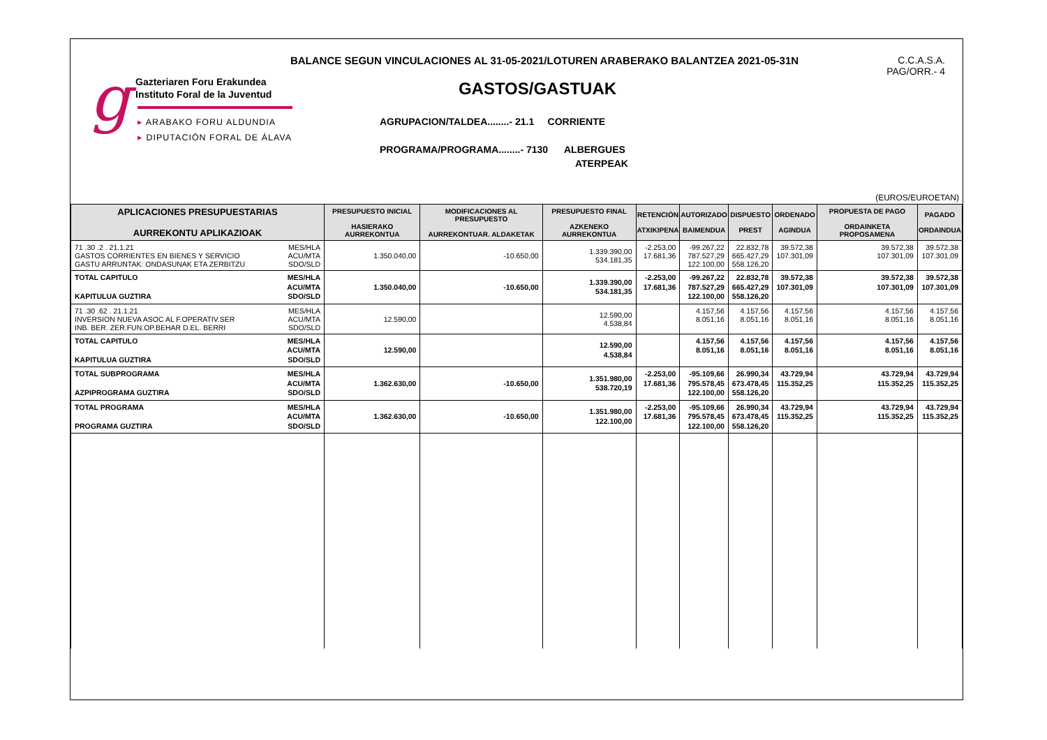BALANCE SEGUN VINCULACIONES AL 31-05-2021/LOTUREN ARABERAKO BALANTZEA 2021-05-31N
C.C.A.S.A.
PAG/ORR.- 4
g
Gazteriaren Foru Erakundea
Instituto Foral de la Juventud
▸ ARABAKO FORU ALDUNDIA
▸ DIPUTACIÓN FORAL DE ÁLAVA
GASTOS/GASTUAK
AGRUPACION/TALDEA........- 21.1 CORRIENTE
PROGRAMA/PROGRAMA........- 7130 ALBERGUES
ATERPEAK
(EUROS/EUROETAN)
| APLICACIONES PRESUPUESTARIAS AURREKONTU APLIKAZIOAK | PRESUPUESTO INICIAL HASIERAKO AURREKONTUA | MODIFICACIONES AL PRESUPUESTO AURREKONTUAR. ALDAKETAK | PRESUPUESTO FINAL AZKENEKO AURREKONTUA | RETENCIÓN ATXIKIPENA | AUTORIZADO BAIMENDUA | DISPUESTO PREST | ORDENADO AGINDUA | PROPUESTA DE PAGO ORDAINKETA PROPOSAMENA | PAGADO ORDAINDUA |
| --- | --- | --- | --- | --- | --- | --- | --- | --- | --- |
| 71 .30 .2 . 21.1.21 GASTOS CORRIENTES EN BIENES Y SERVICIO GASTU ARRUNTAK: ONDASUNAK ETA ZERBITZU MES/HLA ACU/MTA SDO/SLD | 1.350.040,00 | -10.650,00 | 1.339.390,00 534.181,35 | -2.253,00 17.681,36 | -99.267,22 787.527,29 122.100,00 | 22.832,78 665.427,29 558.126,20 | 39.572,38 107.301,09 | 39.572,38 107.301,09 | 39.572,38 107.301,09 |
| TOTAL CAPITULO KAPITULUA GUZTIRA MES/HLA ACU/MTA SDO/SLD | 1.350.040,00 | -10.650,00 | 1.339.390,00 534.181,35 | -2.253,00 17.681,36 | -99.267,22 787.527,29 122.100,00 | 22.832,78 665.427,29 558.126,20 | 39.572,38 107.301,09 | 39.572,38 107.301,09 | 39.572,38 107.301,09 |
| 71 .30 .62 . 21.1.21 INVERSION NUEVA ASOC AL F.OPERATIV.SER INB. BER. ZER.FUN.OP.BEHAR D.EL. BERRI MES/HLA ACU/MTA SDO/SLD | 12.590,00 | | 12.590,00 4.538,84 | | 4.157,56 8.051,16 | 4.157,56 8.051,16 | 4.157,56 8.051,16 | 4.157,56 8.051,16 | 4.157,56 8.051,16 |
| TOTAL CAPITULO KAPITULUA GUZTIRA MES/HLA ACU/MTA SDO/SLD | 12.590,00 | | 12.590,00 4.538,84 | | 4.157,56 8.051,16 | 4.157,56 8.051,16 | 4.157,56 8.051,16 | 4.157,56 8.051,16 | 4.157,56 8.051,16 |
| TOTAL SUBPROGRAMA AZPIPROGRAMA GUZTIRA MES/HLA ACU/MTA SDO/SLD | 1.362.630,00 | -10.650,00 | 1.351.980,00 538.720,19 | -2.253,00 17.681,36 | -95.109,66 795.578,45 122.100,00 | 26.990,34 673.478,45 558.126,20 | 43.729,94 115.352,25 | 43.729,94 115.352,25 | 43.729,94 115.352,25 |
| TOTAL PROGRAMA PROGRAMA GUZTIRA MES/HLA ACU/MTA SDO/SLD | 1.362.630,00 | -10.650,00 | 1.351.980,00 122.100,00 | -2.253,00 17.681,36 | -95.109,66 795.578,45 122.100,00 | 26.990,34 673.478,45 558.126,20 | 43.729,94 115.352,25 | 43.729,94 115.352,25 | 43.729,94 115.352,25 |